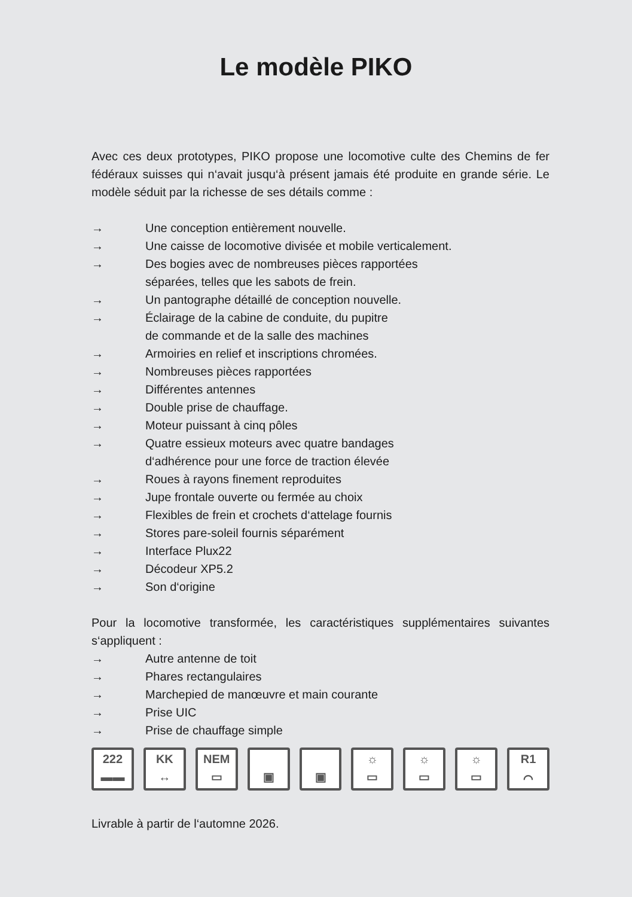Le modèle PIKO
Avec ces deux prototypes, PIKO propose une locomotive culte des Chemins de fer fédéraux suisses qui n‘avait jusqu‘à présent jamais été produite en grande série. Le modèle séduit par la richesse de ses détails comme :
→ Une conception entièrement nouvelle.
→ Une caisse de locomotive divisée et mobile verticalement.
→ Des bogies avec de nombreuses pièces rapportées
séparées, telles que les sabots de frein.
→ Un pantographe détaillé de conception nouvelle.
→ Éclairage de la cabine de conduite, du pupitre
de commande et de la salle des machines
→ Armoiries en relief et inscriptions chromées.
→ Nombreuses pièces rapportées
→ Différentes antennes
→ Double prise de chauffage.
→ Moteur puissant à cinq pôles
→ Quatre essieux moteurs avec quatre bandages
d‘adhérence pour une force de traction élevée
→ Roues à rayons finement reproduites
→ Jupe frontale ouverte ou fermée au choix
→ Flexibles de frein et crochets d‘attelage fournis
→ Stores pare-soleil fournis séparément
→ Interface Plux22
→ Décodeur XP5.2
→ Son d‘origine
Pour la locomotive transformée, les caractéristiques supplémentaires suivantes s‘appliquent :
→ Autre antenne de toit
→ Phares rectangulaires
→ Marchepied de manœuvre et main courante
→ Prise UIC
→ Prise de chauffage simple
222
▬▬
KK
↔
NEM
▭
▣
▣ ☼
▭
☼
▭
☼
▭
R1
⌒
Livrable à partir de l‘automne 2026.